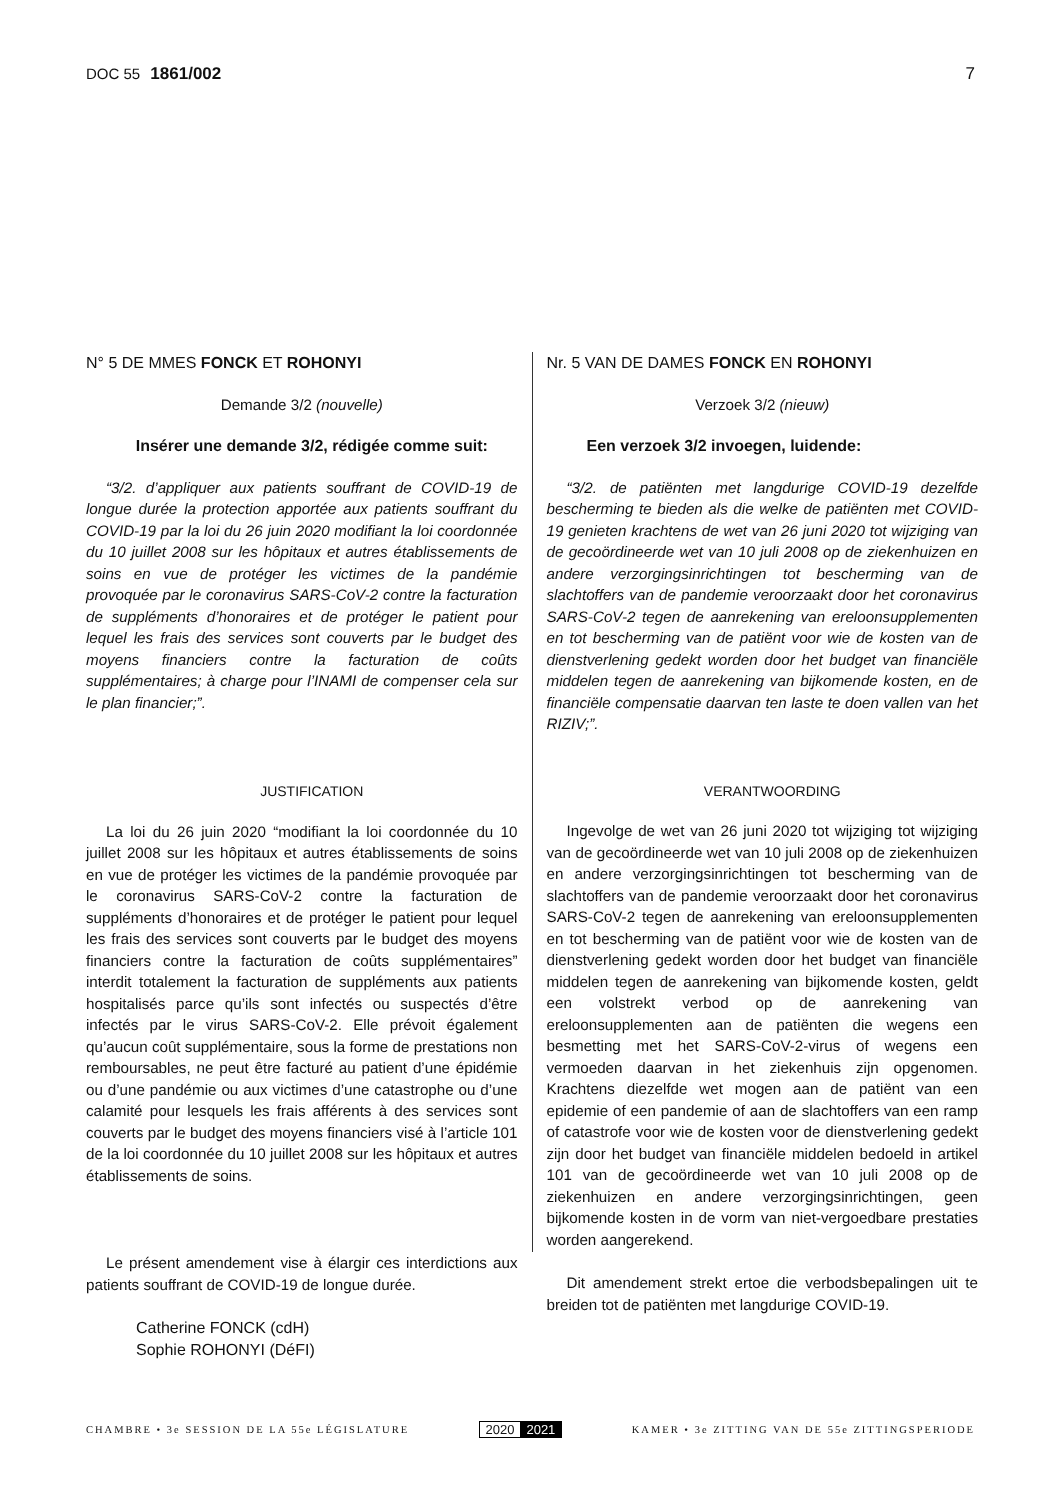DOC 55 1861/002 7
N° 5 DE MMES FONCK ET ROHONYI
Demande 3/2 (nouvelle)
Insérer une demande 3/2, rédigée comme suit:
“3/2. d’appliquer aux patients souffrant de COVID-19 de longue durée la protection apportée aux patients souffrant du COVID-19 par la loi du 26 juin 2020 modifiant la loi coordonnée du 10 juillet 2008 sur les hôpitaux et autres établissements de soins en vue de protéger les victimes de la pandémie provoquée par le coronavirus SARS-CoV-2 contre la facturation de suppléments d’honoraires et de protéger le patient pour lequel les frais des services sont couverts par le budget des moyens financiers contre la facturation de coûts supplémentaires; à charge pour l’INAMI de compenser cela sur le plan financier;”.
JUSTIFICATION
La loi du 26 juin 2020 “modifiant la loi coordonnée du 10 juillet 2008 sur les hôpitaux et autres établissements de soins en vue de protéger les victimes de la pandémie provoquée par le coronavirus SARS-CoV-2 contre la facturation de suppléments d’honoraires et de protéger le patient pour lequel les frais des services sont couverts par le budget des moyens financiers contre la facturation de coûts supplémentaires” interdit totalement la facturation de suppléments aux patients hospitalisés parce qu’ils sont infectés ou suspectés d’être infectés par le virus SARS-CoV-2. Elle prévoit également qu’aucun coût supplémentaire, sous la forme de prestations non remboursables, ne peut être facturé au patient d’une épidémie ou d’une pandémie ou aux victimes d’une catastrophe ou d’une calamité pour lesquels les frais afférents à des services sont couverts par le budget des moyens financiers visé à l’article 101 de la loi coordonnée du 10 juillet 2008 sur les hôpitaux et autres établissements de soins.
Le présent amendement vise à élargir ces interdictions aux patients souffrant de COVID-19 de longue durée.
Catherine FONCK (cdH)
Sophie ROHONYI (DéFI)
Nr. 5 VAN DE DAMES FONCK EN ROHONYI
Verzoek 3/2 (nieuw)
Een verzoek 3/2 invoegen, luidende:
“3/2. de patiënten met langdurige COVID-19 dezelfde bescherming te bieden als die welke de patiënten met COVID-19 genieten krachtens de wet van 26 juni 2020 tot wijziging van de gecoördineerde wet van 10 juli 2008 op de ziekenhuizen en andere verzorgingsinrichtingen tot bescherming van de slachtoffers van de pandemie veroorzaakt door het coronavirus SARS-CoV-2 tegen de aanrekening van ereloonsupplementen en tot bescherming van de patiënt voor wie de kosten van de dienstverlening gedekt worden door het budget van financiële middelen tegen de aanrekening van bijkomende kosten, en de financiële compensatie daarvan ten laste te doen vallen van het RIZIV;”.
VERANTWOORDING
Ingevolge de wet van 26 juni 2020 tot wijziging tot wijziging van de gecoördineerde wet van 10 juli 2008 op de ziekenhuizen en andere verzorgingsinrichtingen tot bescherming van de slachtoffers van de pandemie veroorzaakt door het coronavirus SARS-CoV-2 tegen de aanrekening van ereloonsupplementen en tot bescherming van de patiënt voor wie de kosten van de dienstverlening gedekt worden door het budget van financiële middelen tegen de aanrekening van bijkomende kosten, geldt een volstrekt verbod op de aanrekening van ereloonsupplementen aan de patiënten die wegens een besmetting met het SARS-CoV-2-virus of wegens een vermoeden daarvan in het ziekenhuis zijn opgenomen. Krachtens diezelfde wet mogen aan de patiënt van een epidemie of een pandemie of aan de slachtoffers van een ramp of catastrofe voor wie de kosten voor de dienstverlening gedekt zijn door het budget van financiële middelen bedoeld in artikel 101 van de gecoördineerde wet van 10 juli 2008 op de ziekenhuizen en andere verzorgingsinrichtingen, geen bijkomende kosten in de vorm van niet-vergoedbare prestaties worden aangerekend.
Dit amendement strekt ertoe die verbodsbepalingen uit te breiden tot de patiënten met langdurige COVID-19.
CHAMBRE • 3e SESSION DE LA 55e LÉGISLATURE
2020 2021
KAMER • 3e ZITTING VAN DE 55e ZITTINGSPERIODE